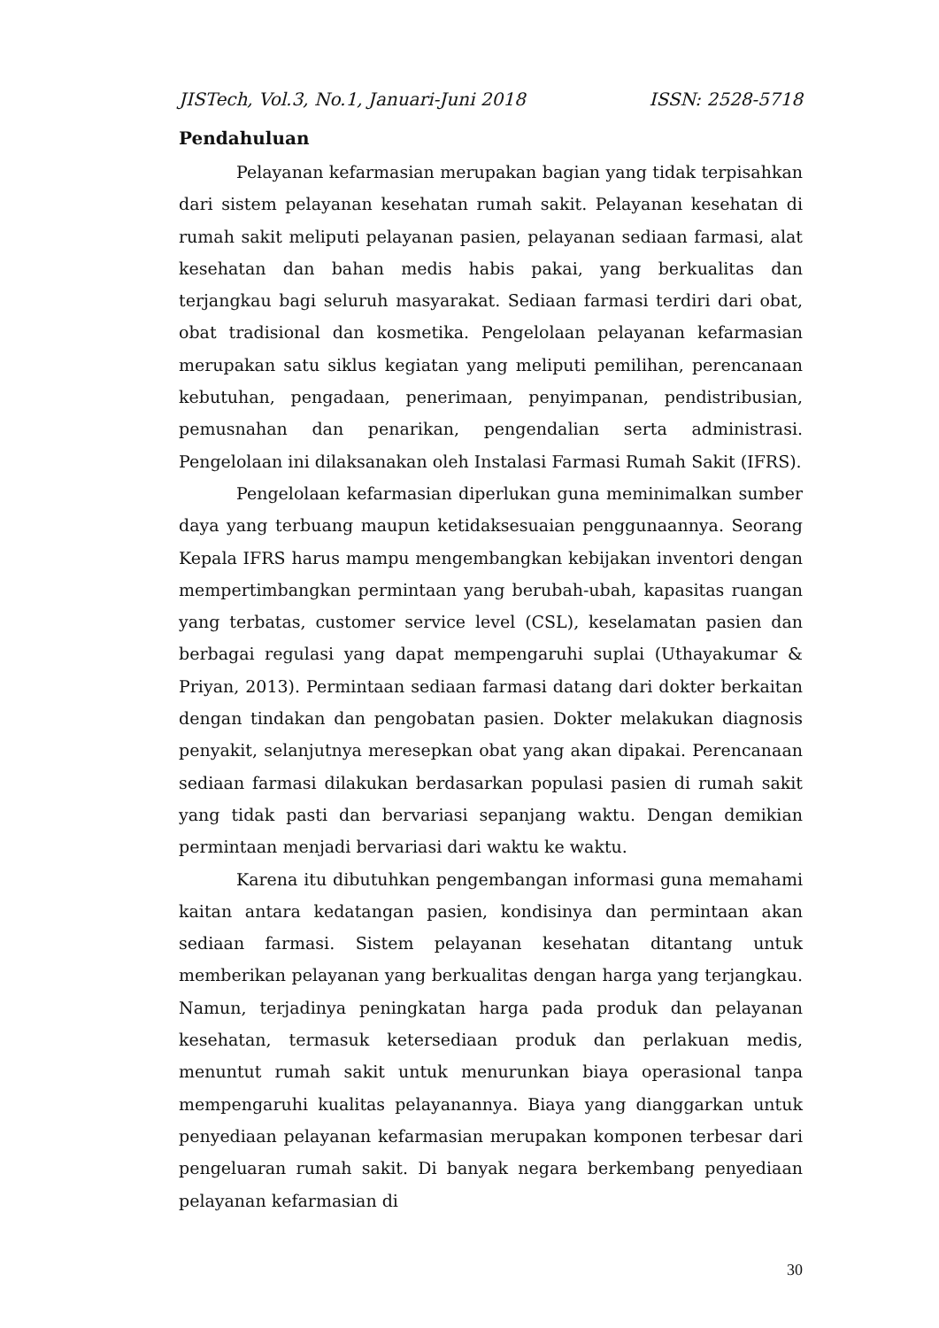JISTech, Vol.3, No.1, Januari-Juni 2018 ISSN: 2528-5718
Pendahuluan
Pelayanan kefarmasian merupakan bagian yang tidak terpisahkan dari sistem pelayanan kesehatan rumah sakit. Pelayanan kesehatan di rumah sakit meliputi pelayanan pasien, pelayanan sediaan farmasi, alat kesehatan dan bahan medis habis pakai, yang berkualitas dan terjangkau bagi seluruh masyarakat. Sediaan farmasi terdiri dari obat, obat tradisional dan kosmetika. Pengelolaan pelayanan kefarmasian merupakan satu siklus kegiatan yang meliputi pemilihan, perencanaan kebutuhan, pengadaan, penerimaan, penyimpanan, pendistribusian, pemusnahan dan penarikan, pengendalian serta administrasi. Pengelolaan ini dilaksanakan oleh Instalasi Farmasi Rumah Sakit (IFRS).
Pengelolaan kefarmasian diperlukan guna meminimalkan sumber daya yang terbuang maupun ketidaksesuaian penggunaannya. Seorang Kepala IFRS harus mampu mengembangkan kebijakan inventori dengan mempertimbangkan permintaan yang berubah-ubah, kapasitas ruangan yang terbatas, customer service level (CSL), keselamatan pasien dan berbagai regulasi yang dapat mempengaruhi suplai (Uthayakumar & Priyan, 2013). Permintaan sediaan farmasi datang dari dokter berkaitan dengan tindakan dan pengobatan pasien. Dokter melakukan diagnosis penyakit, selanjutnya meresepkan obat yang akan dipakai. Perencanaan sediaan farmasi dilakukan berdasarkan populasi pasien di rumah sakit yang tidak pasti dan bervariasi sepanjang waktu. Dengan demikian permintaan menjadi bervariasi dari waktu ke waktu.
Karena itu dibutuhkan pengembangan informasi guna memahami kaitan antara kedatangan pasien, kondisinya dan permintaan akan sediaan farmasi. Sistem pelayanan kesehatan ditantang untuk memberikan pelayanan yang berkualitas dengan harga yang terjangkau. Namun, terjadinya peningkatan harga pada produk dan pelayanan kesehatan, termasuk ketersediaan produk dan perlakuan medis, menuntut rumah sakit untuk menurunkan biaya operasional tanpa mempengaruhi kualitas pelayanannya. Biaya yang dianggarkan untuk penyediaan pelayanan kefarmasian merupakan komponen terbesar dari pengeluaran rumah sakit. Di banyak negara berkembang penyediaan pelayanan kefarmasian di
30